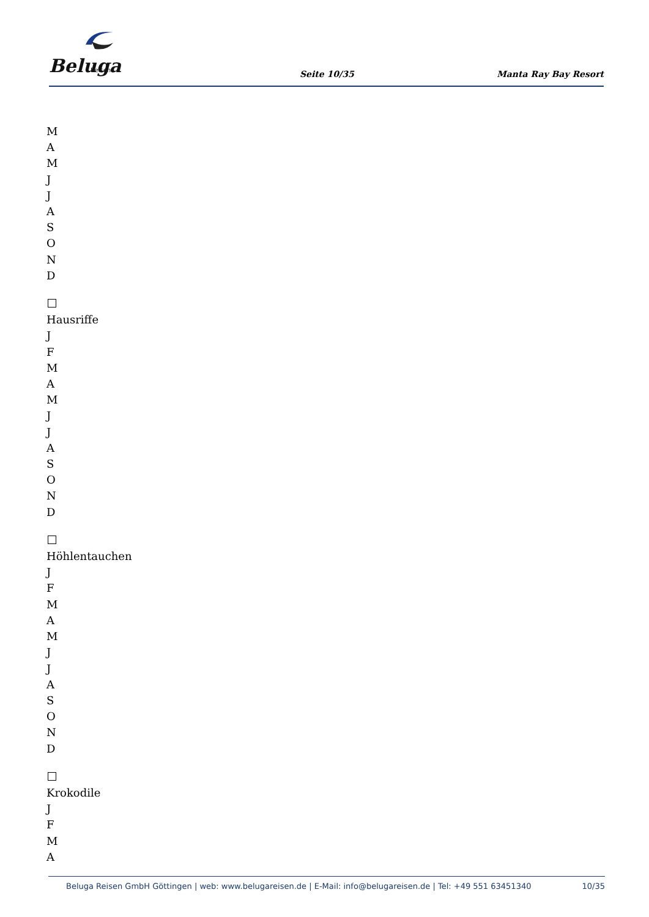Beluga
Reisen
Seite 10/35 Manta Ray Bay Resort
M
A
M
J
J
A
S
O
N
D
Hausriffe
J
F
M
A
M
J
J
A
S
O
N
D
Höhlentauchen
J
F
M
A
M
J
J
A
S
O
N
D
Krokodile
J
F
M
A
Beluga Reisen GmbH Göttingen | web: www.belugareisen.de | E-Mail: info@belugareisen.de | Tel: +49 551 63451340 10/35